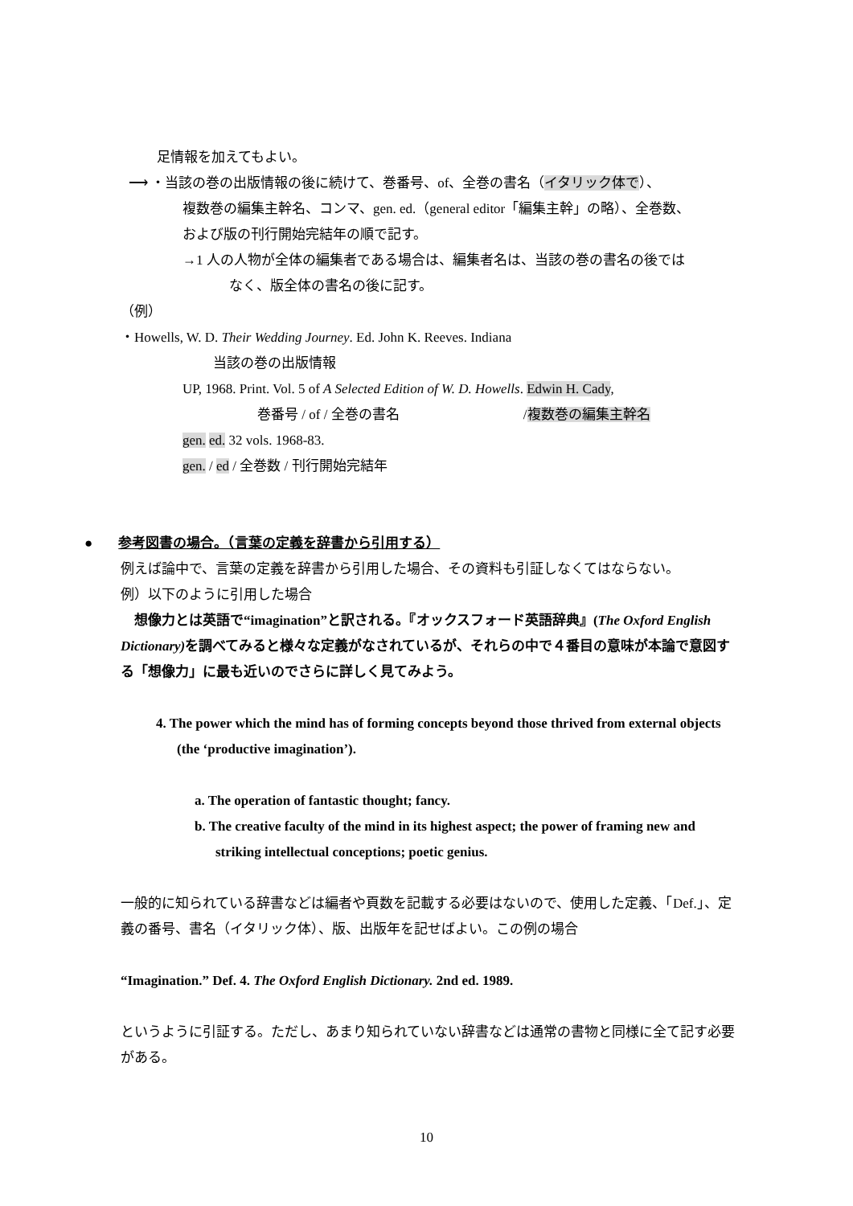足情報を加えてもよい。
⟶ ・当該の巻の出版情報の後に続けて、巻番号、of、全巻の書名（イタリック体で）、
複数巻の編集主幹名、コンマ、gen. ed.（general editor「編集主幹」の略）、全巻数、
および版の刊行開始完結年の順で記す。
→1 人の人物が全体の編集者である場合は、編集者名は、当該の巻の書名の後では
なく、版全体の書名の後に記す。
（例）
・Howells, W. D. Their Wedding Journey. Ed. John K. Reeves. Indiana
当該の巻の出版情報
UP, 1968. Print. Vol. 5 of A Selected Edition of W. D. Howells. Edwin H. Cady,
巻番号 / of / 全巻の書名 /複数巻の編集主幹名
gen. ed. 32 vols. 1968-83.
gen. / ed / 全巻数 / 刊行開始完結年
● 参考図書の場合。（言葉の定義を辞書から引用する）
例えば論中で、言葉の定義を辞書から引用した場合、その資料も引証しなくてはならない。
例）以下のように引用した場合
　想像力とは英語で“imagination”と訳される。『オックスフォード英語辞典』(The Oxford English Dictionary) を調べてみると様々な定義がなされているが、それらの中で４番目の意味が本論で意図する「想像力」に最も近いのでさらに詳しく見てみよう。
4. The power which the mind has of forming concepts beyond those thrived from external objects (the ‘productive imagination’).
a. The operation of fantastic thought; fancy.
b. The creative faculty of the mind in its highest aspect; the power of framing new and striking intellectual conceptions; poetic genius.
一般的に知られている辞書などは編者や頁数を記載する必要はないので、使用した定義、「Def.」、定義の番号、書名（イタリック体）、版、出版年を記せばよい。この例の場合
“Imagination.” Def. 4. The Oxford English Dictionary. 2nd ed. 1989.
というように引証する。ただし、あまり知られていない辞書などは通常の書物と同様に全て記す必要がある。
10